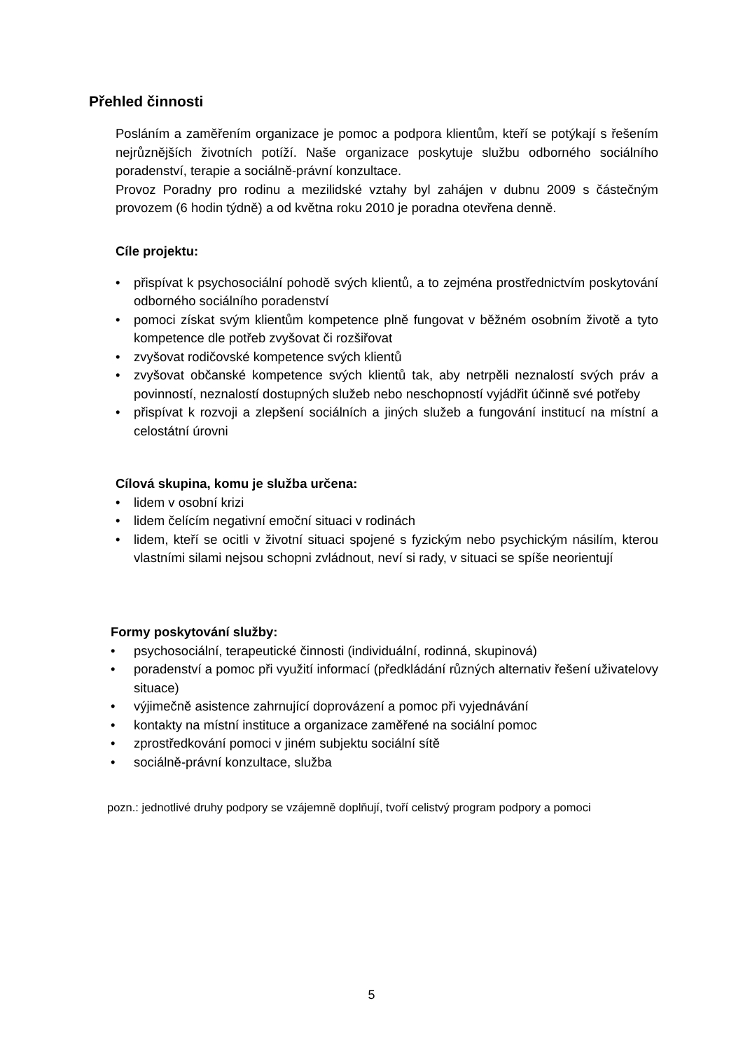Přehled činnosti
Posláním a zaměřením organizace je pomoc a podpora klientům, kteří se potýkají s řešením nejrůznějších životních potíží. Naše organizace poskytuje službu odborného sociálního poradenství, terapie a sociálně-právní konzultace.
Provoz Poradny pro rodinu a mezilidské vztahy byl zahájen v dubnu 2009 s částečným provozem (6 hodin týdně) a od května roku 2010 je poradna otevřena denně.
Cíle projektu:
• přispívat k psychosociální pohodě svých klientů, a to zejména prostřednictvím poskytování odborného sociálního poradenství
• pomoci získat svým klientům kompetence plně fungovat v běžném osobním životě a tyto kompetence dle potřeb zvyšovat či rozšiřovat
• zvyšovat rodičovské kompetence svých klientů
• zvyšovat občanské kompetence svých klientů tak, aby netrpěli neznalostí svých práv a povinností, neznalostí dostupných služeb nebo neschopností vyjádřit účinně své potřeby
• přispívat k rozvoji a zlepšení sociálních a jiných služeb a fungování institucí na místní a celostátní úrovni
Cílová skupina, komu je služba určena:
• lidem v osobní krizi
• lidem čelícím negativní emoční situaci v rodinách
• lidem, kteří se ocitli v životní situaci spojené s fyzickým nebo psychickým násilím, kterou vlastními silami nejsou schopni zvládnout, neví si rady, v situaci se spíše neorientují
Formy poskytování služby:
• psychosociální, terapeutické činnosti (individuální, rodinná, skupinová)
• poradenství a pomoc při využití informací (předkládání různých alternativ řešení uživatelovy situace)
• výjimečně asistence zahrnující doprovázení a pomoc při vyjednávání
• kontakty na místní instituce a organizace zaměřené na sociální pomoc
• zprostředkování pomoci v jiném subjektu sociální sítě
• sociálně-právní konzultace, služba
pozn.: jednotlivé druhy podpory se vzájemně doplňují, tvoří celistvý program podpory a pomoci
5